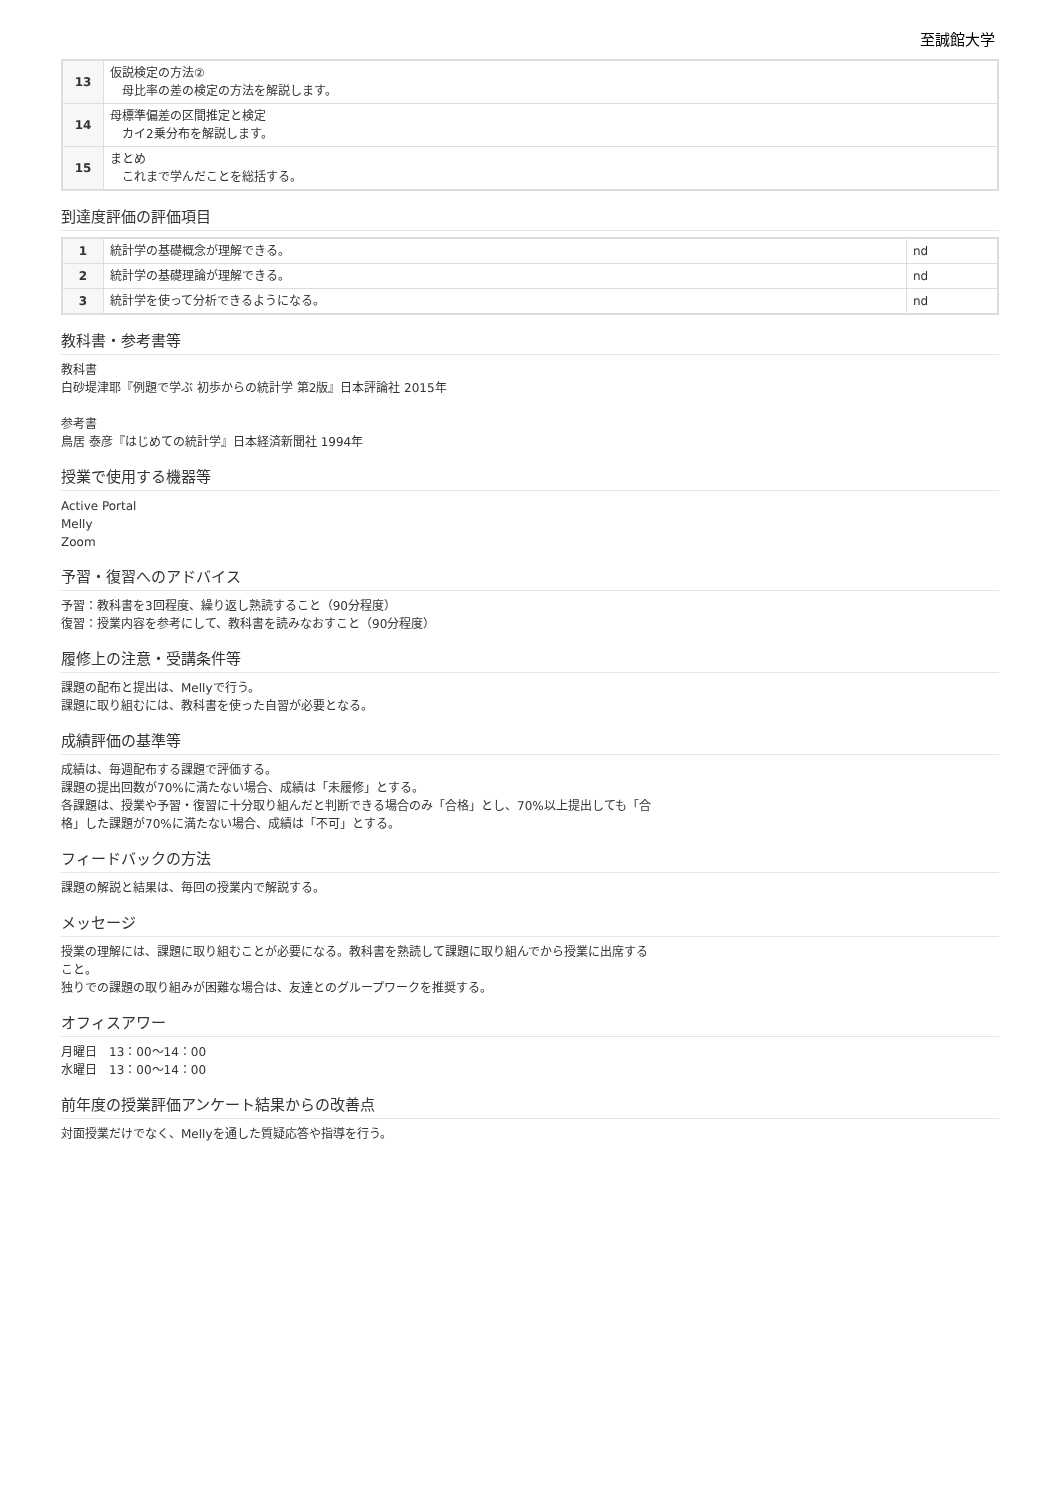至誠館大学
| 13 | 仮説検定の方法② 母比率の差の検定の方法を解説します。 |
| 14 | 母標準偏差の区間推定と検定 カイ2乗分布を解説します。 |
| 15 | まとめ これまで学んだことを総括する。 |
到達度評価の評価項目
| 1 | 統計学の基礎概念が理解できる。 | nd |
| 2 | 統計学の基礎理論が理解できる。 | nd |
| 3 | 統計学を使って分析できるようになる。 | nd |
教科書・参考書等
教科書
白砂堤津耶『例題で学ぶ 初歩からの統計学 第2版』日本評論社 2015年
参考書
鳥居 泰彦『はじめての統計学』日本経済新聞社 1994年
授業で使用する機器等
Active Portal
Melly
Zoom
予習・復習へのアドバイス
予習：教科書を3回程度、繰り返し熟読すること（90分程度）
復習：授業内容を参考にして、教科書を読みなおすこと（90分程度）
履修上の注意・受講条件等
課題の配布と提出は、Mellyで行う。
課題に取り組むには、教科書を使った自習が必要となる。
成績評価の基準等
成績は、毎週配布する課題で評価する。
課題の提出回数が70%に満たない場合、成績は「未履修」とする。
各課題は、授業や予習・復習に十分取り組んだと判断できる場合のみ「合格」とし、70%以上提出しても「合
格」した課題が70%に満たない場合、成績は「不可」とする。
フィードバックの方法
課題の解説と結果は、毎回の授業内で解説する。
メッセージ
授業の理解には、課題に取り組むことが必要になる。教科書を熟読して課題に取り組んでから授業に出席する
こと。
独りでの課題の取り組みが困難な場合は、友達とのグループワークを推奨する。
オフィスアワー
月曜日　13：00〜14：00
水曜日　13：00〜14：00
前年度の授業評価アンケート結果からの改善点
対面授業だけでなく、Mellyを通した質疑応答や指導を行う。